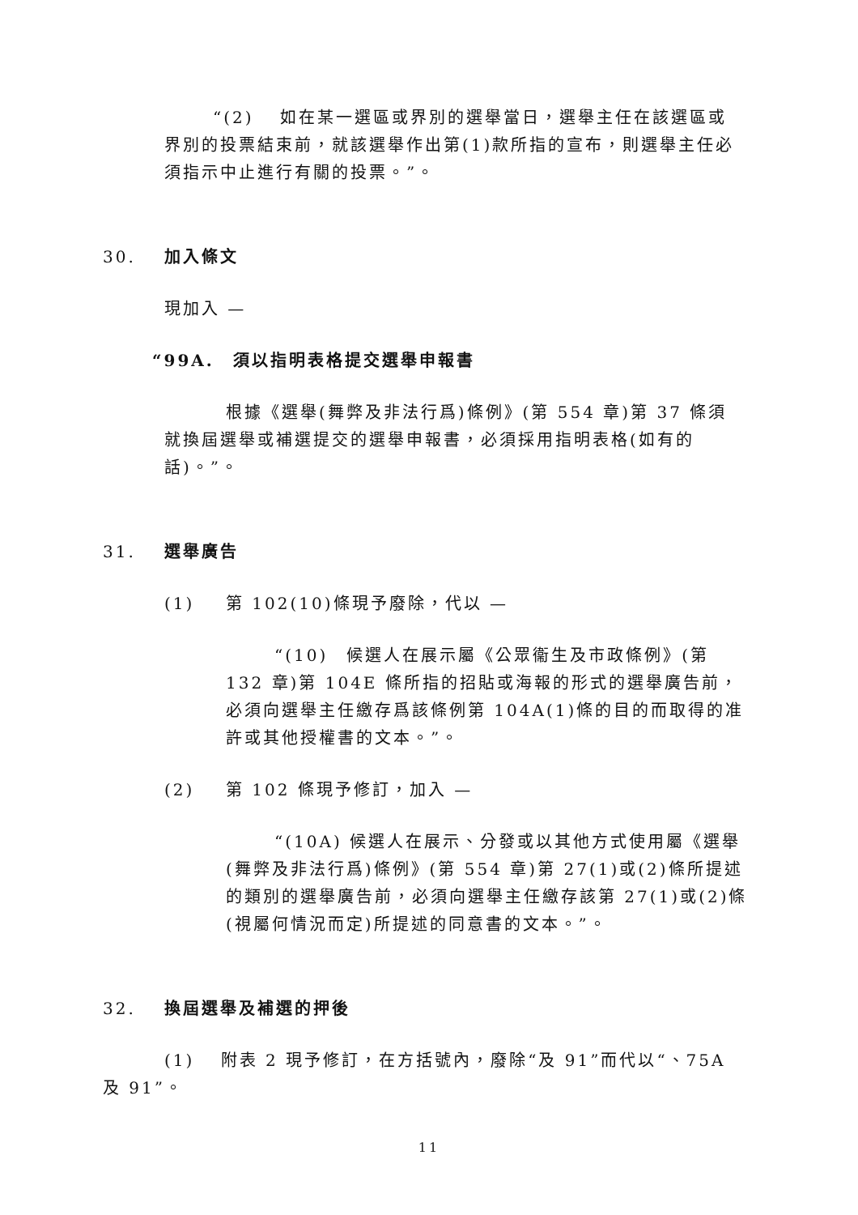“(2)　 如在某一選區或界別的選舉當日，選舉主任在該選區或界別的投票結束前，就該選舉作出第(1)款所指的宣布，則選舉主任必須指示中止進行有關的投票。”。
30. 加入條文
現加入 —
“99A.　須以指明表格提交選舉申報書
根據《選舉(舞弊及非法行爲)條例》(第 554 章)第 37 條須就換屆選舉或補選提交的選舉申報書，必須採用指明表格(如有的話)。”。
31. 選舉廣告
(1) 第 102(10)條現予廢除，代以 —
“(10)　候選人在展示屬《公眾衞生及市政條例》(第 132 章)第 104E 條所指的招貼或海報的形式的選舉廣告前，必須向選舉主任繳存爲該條例第 104A(1)條的目的而取得的准許或其他授權書的文本。”。
(2) 第 102 條現予修訂，加入 —
“(10A) 候選人在展示、分發或以其他方式使用屬《選舉(舞弊及非法行爲)條例》(第 554 章)第 27(1)或(2)條所提述的類別的選舉廣告前，必須向選舉主任繳存該第 27(1)或(2)條(視屬何情況而定)所提述的同意書的文本。”。
32. 換屆選舉及補選的押後
(1)　 附表 2 現予修訂，在方括號內，廢除“及 91”而代以“、75A 及 91”。
11